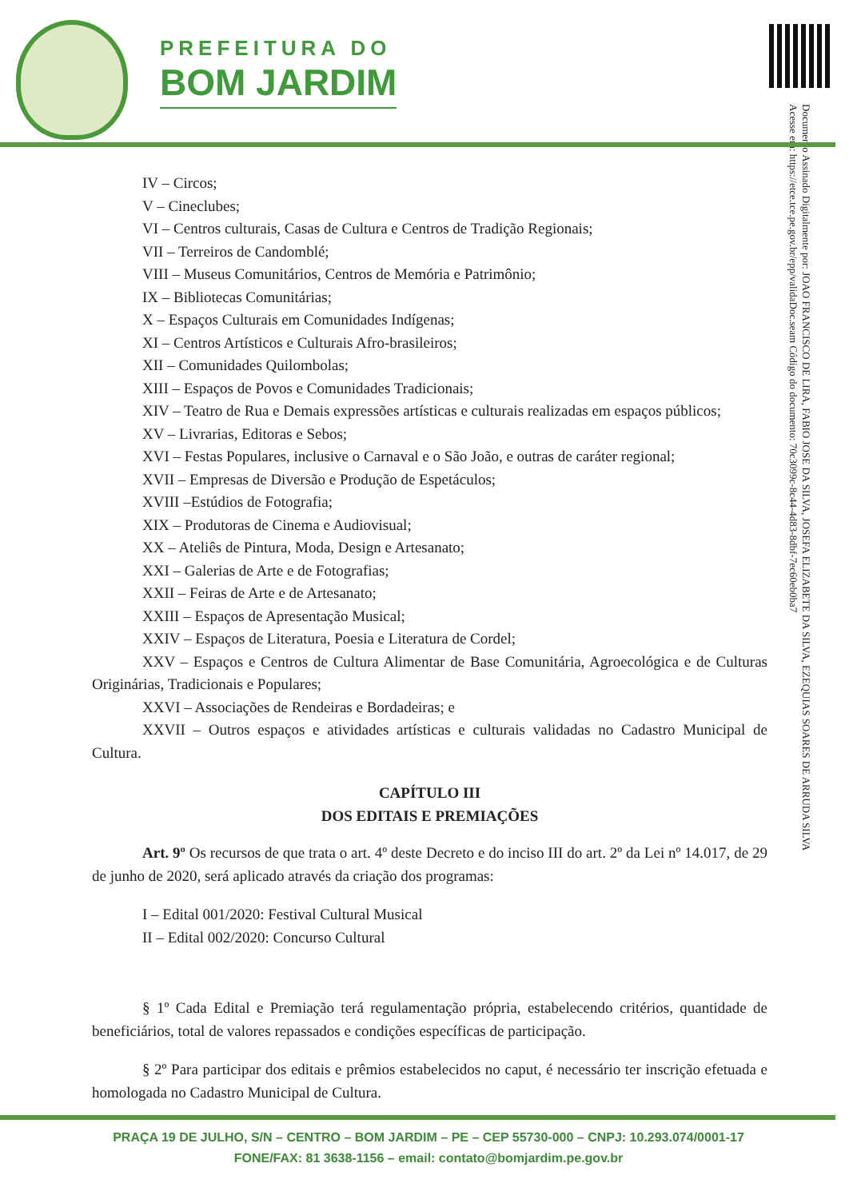PREFEITURA DO
BOM JARDIM
Documento Assinado Digitalmente por: JOAO FRANCISCO DE LIRA, FABIO JOSE DA SILVA, JOSEFA ELIZABETE DA SILVA, EZEQUIAS SOARES DE ARRUDA SILVA
Acesse em: https://etce.tce.pe.gov.br/epp/validaDoc.seam Código do documento: 70c3099c-8c44-4d83-8dbf-7ec60eb0ba7
IV – Circos;
V – Cineclubes;
VI – Centros culturais, Casas de Cultura e Centros de Tradição Regionais;
VII – Terreiros de Candomblé;
VIII – Museus Comunitários, Centros de Memória e Patrimônio;
IX – Bibliotecas Comunitárias;
X – Espaços Culturais em Comunidades Indígenas;
XI – Centros Artísticos e Culturais Afro-brasileiros;
XII – Comunidades Quilombolas;
XIII – Espaços de Povos e Comunidades Tradicionais;
XIV – Teatro de Rua e Demais expressões artísticas e culturais realizadas em espaços públicos;
XV – Livrarias, Editoras e Sebos;
XVI – Festas Populares, inclusive o Carnaval e o São João, e outras de caráter regional;
XVII – Empresas de Diversão e Produção de Espetáculos;
XVIII –Estúdios de Fotografia;
XIX – Produtoras de Cinema e Audiovisual;
XX – Ateliês de Pintura, Moda, Design e Artesanato;
XXI – Galerias de Arte e de Fotografias;
XXII – Feiras de Arte e de Artesanato;
XXIII – Espaços de Apresentação Musical;
XXIV – Espaços de Literatura, Poesia e Literatura de Cordel;
XXV – Espaços e Centros de Cultura Alimentar de Base Comunitária, Agroecológica e de Culturas Originárias, Tradicionais e Populares;
XXVI – Associações de Rendeiras e Bordadeiras; e
XXVII – Outros espaços e atividades artísticas e culturais validadas no Cadastro Municipal de Cultura.
CAPÍTULO III
DOS EDITAIS E PREMIAÇÕES
Art. 9º Os recursos de que trata o art. 4º deste Decreto e do inciso III do art. 2º da Lei nº 14.017, de 29 de junho de 2020, será aplicado através da criação dos programas:
I – Edital 001/2020: Festival Cultural Musical
II – Edital 002/2020: Concurso Cultural
§ 1º Cada Edital e Premiação terá regulamentação própria, estabelecendo critérios, quantidade de beneficiários, total de valores repassados e condições específicas de participação.
§ 2º Para participar dos editais e prêmios estabelecidos no caput, é necessário ter inscrição efetuada e homologada no Cadastro Municipal de Cultura.
PRAÇA 19 DE JULHO, S/N – CENTRO – BOM JARDIM – PE – CEP 55730-000 – CNPJ: 10.293.074/0001-17
FONE/FAX: 81 3638-1156 – email: contato@bomjardim.pe.gov.br